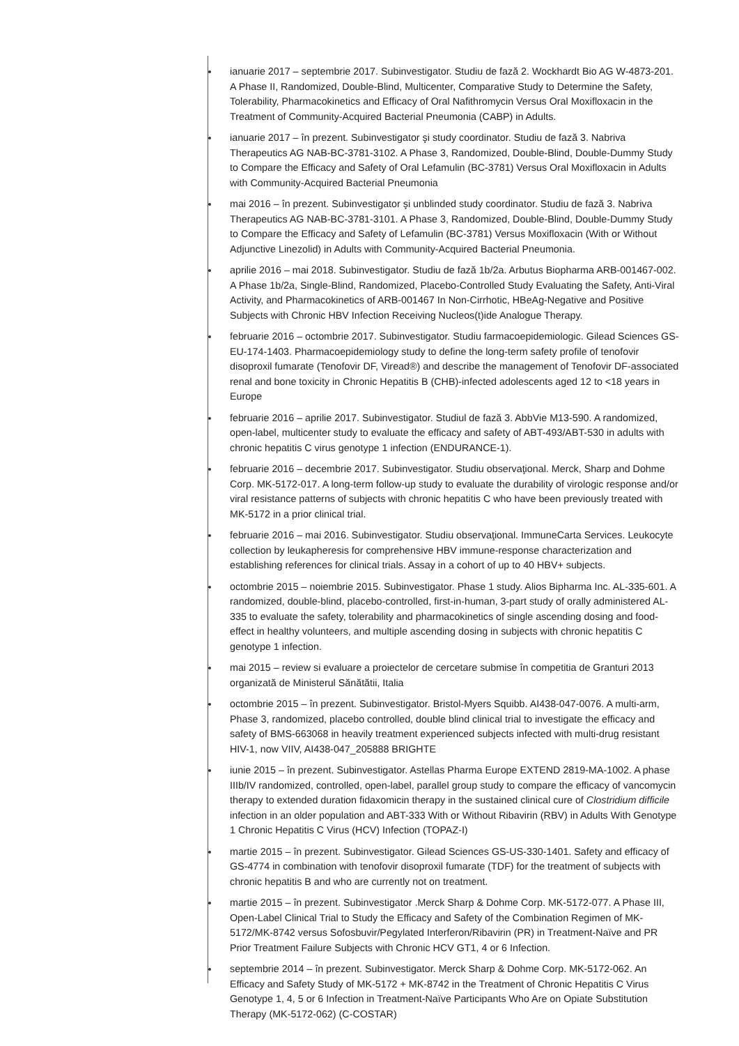ianuarie 2017 – septembrie 2017. Subinvestigator. Studiu de fază 2. Wockhardt Bio AG W-4873-201. A Phase II, Randomized, Double-Blind, Multicenter, Comparative Study to Determine the Safety, Tolerability, Pharmacokinetics and Efficacy of Oral Nafithromycin Versus Oral Moxifloxacin in the Treatment of Community-Acquired Bacterial Pneumonia (CABP) in Adults.
ianuarie 2017 – în prezent. Subinvestigator şi study coordinator. Studiu de fază 3. Nabriva Therapeutics AG NAB-BC-3781-3102. A Phase 3, Randomized, Double-Blind, Double-Dummy Study to Compare the Efficacy and Safety of Oral Lefamulin (BC-3781) Versus Oral Moxifloxacin in Adults with Community-Acquired Bacterial Pneumonia
mai 2016 – în prezent. Subinvestigator şi unblinded study coordinator. Studiu de fază 3. Nabriva Therapeutics AG NAB-BC-3781-3101. A Phase 3, Randomized, Double-Blind, Double-Dummy Study to Compare the Efficacy and Safety of Lefamulin (BC-3781) Versus Moxifloxacin (With or Without Adjunctive Linezolid) in Adults with Community-Acquired Bacterial Pneumonia.
aprilie 2016 – mai 2018. Subinvestigator. Studiu de fază 1b/2a. Arbutus Biopharma ARB-001467-002. A Phase 1b/2a, Single-Blind, Randomized, Placebo-Controlled Study Evaluating the Safety, Anti-Viral Activity, and Pharmacokinetics of ARB-001467 In Non-Cirrhotic, HBeAg-Negative and Positive Subjects with Chronic HBV Infection Receiving Nucleos(t)ide Analogue Therapy.
februarie 2016 – octombrie 2017. Subinvestigator. Studiu farmacoepidemiologic. Gilead Sciences GS-EU-174-1403. Pharmacoepidemiology study to define the long-term safety profile of tenofovir disoproxil fumarate (Tenofovir DF, Viread®) and describe the management of Tenofovir DF-associated renal and bone toxicity in Chronic Hepatitis B (CHB)-infected adolescents aged 12 to <18 years in Europe
februarie 2016 – aprilie 2017. Subinvestigator. Studiul de fază 3. AbbVie M13-590. A randomized, open-label, multicenter study to evaluate the efficacy and safety of ABT-493/ABT-530 in adults with chronic hepatitis C virus genotype 1 infection (ENDURANCE-1).
februarie 2016 – decembrie 2017. Subinvestigator. Studiu observaţional. Merck, Sharp and Dohme Corp. MK-5172-017. A long-term follow-up study to evaluate the durability of virologic response and/or viral resistance patterns of subjects with chronic hepatitis C who have been previously treated with MK-5172 in a prior clinical trial.
februarie 2016 – mai 2016. Subinvestigator. Studiu observaţional. ImmuneCarta Services. Leukocyte collection by leukapheresis for comprehensive HBV immune-response characterization and establishing references for clinical trials. Assay in a cohort of up to 40 HBV+ subjects.
octombrie 2015 – noiembrie 2015. Subinvestigator. Phase 1 study. Alios Bipharma Inc. AL-335-601. A randomized, double-blind, placebo-controlled, first-in-human, 3-part study of orally administered AL-335 to evaluate the safety, tolerability and pharmacokinetics of single ascending dosing and food-effect in healthy volunteers, and multiple ascending dosing in subjects with chronic hepatitis C genotype 1 infection.
mai 2015 – review si evaluare a proiectelor de cercetare submise în competitia de Granturi 2013 organizată de Ministerul Sănătătii, Italia
octombrie 2015 – în prezent. Subinvestigator. Bristol-Myers Squibb. AI438-047-0076. A multi-arm, Phase 3, randomized, placebo controlled, double blind clinical trial to investigate the efficacy and safety of BMS-663068 in heavily treatment experienced subjects infected with multi-drug resistant HIV-1, now VIIV, AI438-047_205888 BRIGHTE
iunie 2015 – în prezent. Subinvestigator. Astellas Pharma Europe EXTEND 2819-MA-1002. A phase IIIb/IV randomized, controlled, open-label, parallel group study to compare the efficacy of vancomycin therapy to extended duration fidaxomicin therapy in the sustained clinical cure of Clostridium difficile infection in an older population and ABT-333 With or Without Ribavirin (RBV) in Adults With Genotype 1 Chronic Hepatitis C Virus (HCV) Infection (TOPAZ-I)
martie 2015 – în prezent. Subinvestigator. Gilead Sciences GS-US-330-1401. Safety and efficacy of GS-4774 in combination with tenofovir disoproxil fumarate (TDF) for the treatment of subjects with chronic hepatitis B and who are currently not on treatment.
martie 2015 – în prezent. Subinvestigator .Merck Sharp & Dohme Corp. MK-5172-077. A Phase III, Open-Label Clinical Trial to Study the Efficacy and Safety of the Combination Regimen of MK-5172/MK-8742 versus Sofosbuvir/Pegylated Interferon/Ribavirin (PR) in Treatment-Naïve and PR Prior Treatment Failure Subjects with Chronic HCV GT1, 4 or 6 Infection.
septembrie 2014 – în prezent. Subinvestigator. Merck Sharp & Dohme Corp. MK-5172-062. An Efficacy and Safety Study of MK-5172 + MK-8742 in the Treatment of Chronic Hepatitis C Virus Genotype 1, 4, 5 or 6 Infection in Treatment-Naïve Participants Who Are on Opiate Substitution Therapy (MK-5172-062) (C-COSTAR)